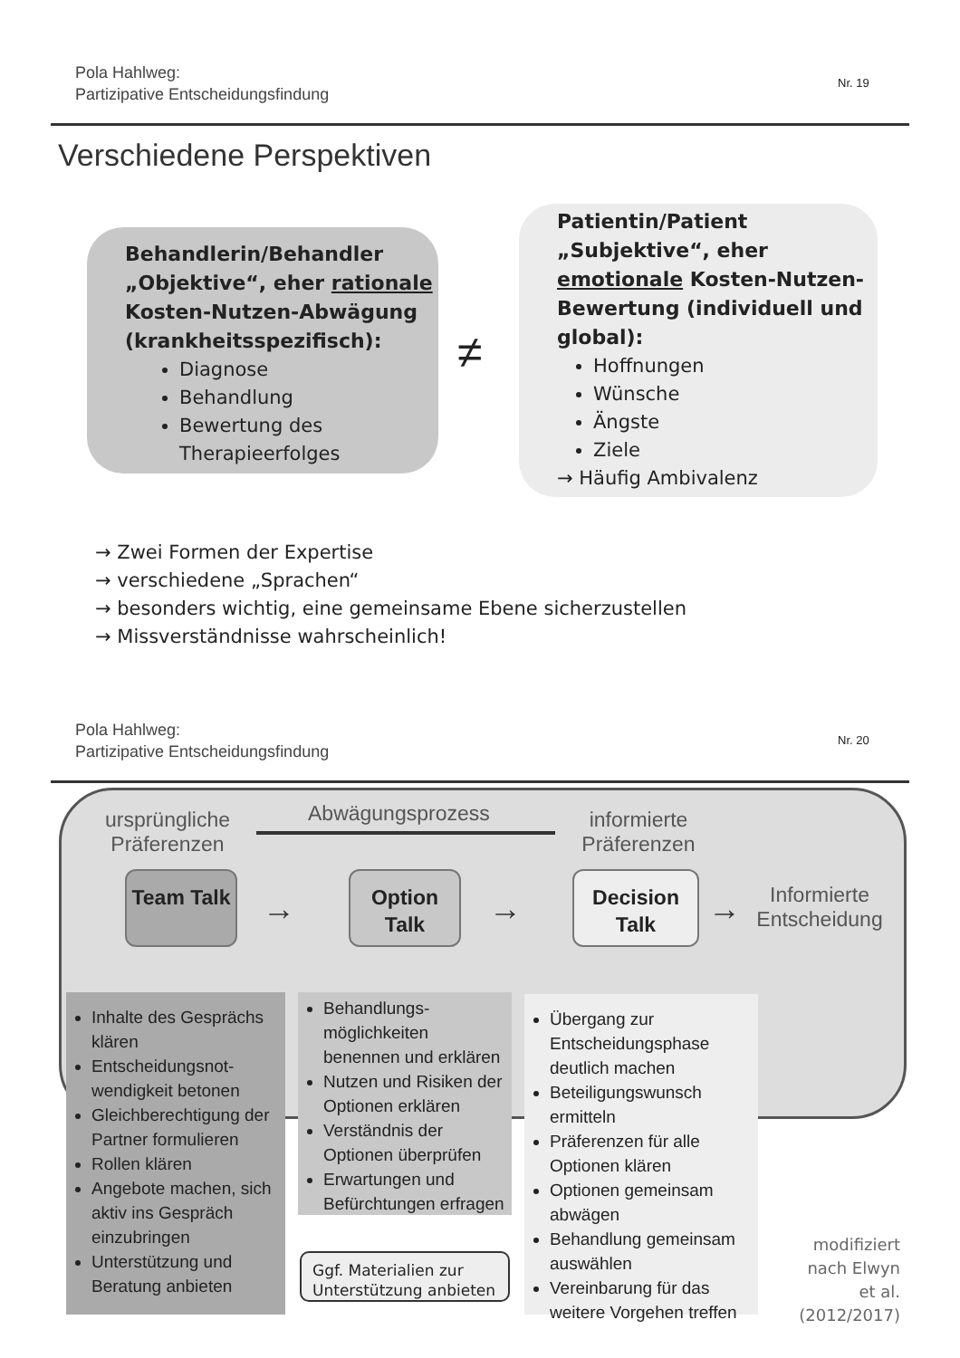Pola Hahlweg:
Partizipative Entscheidungsfindung
Nr. 19
Verschiedene Perspektiven
Behandlerin/Behandler
„Objektive“, eher rationale Kosten-Nutzen-Abwägung (krankheitsspezifisch):
Diagnose
Behandlung
Bewertung des Therapieerfolges
≠
Patientin/Patient
„Subjektive“, eher emotionale Kosten-Nutzen-Bewertung (individuell und global):
Hoffnungen
Wünsche
Ängste
Ziele
→ Häufig Ambivalenz
→ Zwei Formen der Expertise
→ verschiedene „Sprachen“
→ besonders wichtig, eine gemeinsame Ebene sicherzustellen
→ Missverständnisse wahrscheinlich!
Pola Hahlweg:
Partizipative Entscheidungsfindung
Nr. 20
ursprüngliche Präferenzen
Abwägungsprozess
informierte Präferenzen
Team Talk
→
Option Talk
→
Decision Talk
→
Informierte Entscheidung
Inhalte des Gesprächs klären
Entscheidungsnot-wendigkeit betonen
Gleichberechtigung der Partner formulieren
Rollen klären
Angebote machen, sich aktiv ins Gespräch einzubringen
Unterstützung und Beratung anbieten
Behandlungs-möglichkeiten benennen und erklären
Nutzen und Risiken der Optionen erklären
Verständnis der Optionen überprüfen
Erwartungen und Befürchtungen erfragen
Ggf. Materialien zur Unterstützung anbieten
Übergang zur Entscheidungsphase deutlich machen
Beteiligungswunsch ermitteln
Präferenzen für alle Optionen klären
Optionen gemeinsam abwägen
Behandlung gemeinsam auswählen
Vereinbarung für das weitere Vorgehen treffen
modifiziert nach Elwyn et al. (2012/2017)